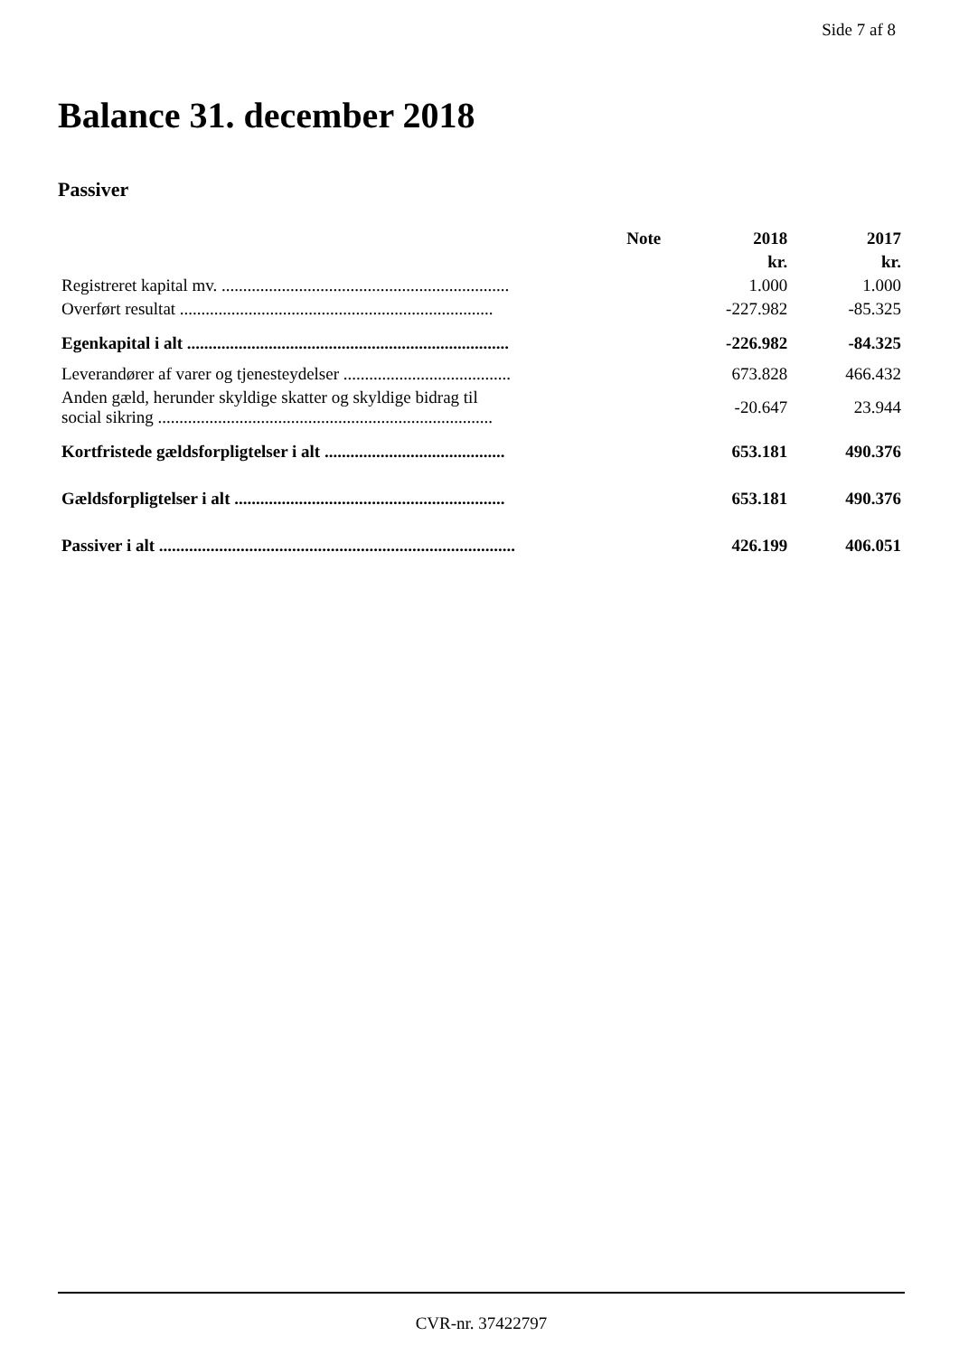Side 7 af 8
Balance 31. december 2018
Passiver
| | Note | 2018 | 2017 |
| --- | --- | --- | --- |
| | | kr. | kr. |
| Registreret kapital mv. ................................................................... | | 1.000 | 1.000 |
| Overført resultat ......................................................................... | | -227.982 | -85.325 |
| Egenkapital i alt ........................................................................... | | -226.982 | -84.325 |
| Leverandører af varer og tjenesteydelser ....................................... | | 673.828 | 466.432 |
| Anden gæld, herunder skyldige skatter og skyldige bidrag til social sikring .............................................................................. | | -20.647 | 23.944 |
| Kortfristede gældsforpligtelser i alt .......................................... | | 653.181 | 490.376 |
| Gældsforpligtelser i alt ............................................................... | | 653.181 | 490.376 |
| Passiver i alt ................................................................................... | | 426.199 | 406.051 |
CVR-nr. 37422797